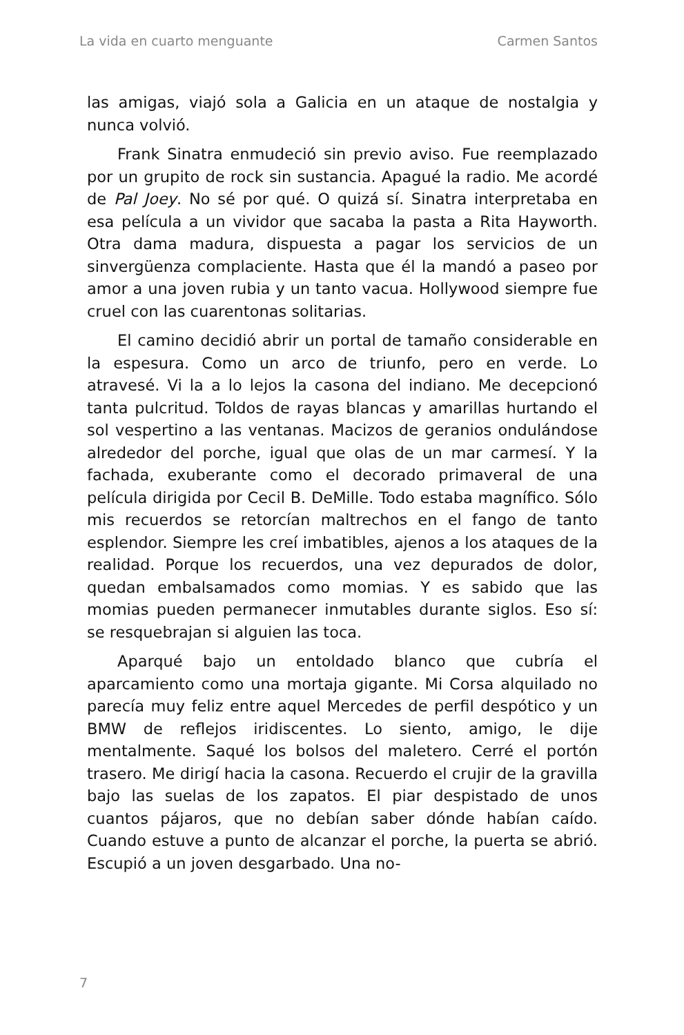La vida en cuarto menguante Carmen Santos
las amigas, viajó sola a Galicia en un ataque de nostalgia y nunca volvió.
Frank Sinatra enmudeció sin previo aviso. Fue reemplazado por un grupito de rock sin sustancia. Apagué la radio. Me acordé de Pal Joey. No sé por qué. O quizá sí. Sinatra interpretaba en esa película a un vividor que sacaba la pasta a Rita Hayworth. Otra dama madura, dispuesta a pagar los servicios de un sinvergüenza complaciente. Hasta que él la mandó a paseo por amor a una joven rubia y un tanto vacua. Hollywood siempre fue cruel con las cuarentonas solitarias.
El camino decidió abrir un portal de tamaño considerable en la espesura. Como un arco de triunfo, pero en verde. Lo atravesé. Vi la a lo lejos la casona del indiano. Me decepcionó tanta pulcritud. Toldos de rayas blancas y amarillas hurtando el sol vespertino a las ventanas. Macizos de geranios ondulándose alrededor del porche, igual que olas de un mar carmesí. Y la fachada, exuberante como el decorado primaveral de una película dirigida por Cecil B. DeMille. Todo estaba magnífico. Sólo mis recuerdos se retorcían maltrechos en el fango de tanto esplendor. Siempre les creí imbatibles, ajenos a los ataques de la realidad. Porque los recuerdos, una vez depurados de dolor, quedan embalsamados como momias. Y es sabido que las momias pueden permanecer inmutables durante siglos. Eso sí: se resquebrajan si alguien las toca.
Aparqué bajo un entoldado blanco que cubría el aparcamiento como una mortaja gigante. Mi Corsa alquilado no parecía muy feliz entre aquel Mercedes de perfil despótico y un BMW de reflejos iridiscentes. Lo siento, amigo, le dije mentalmente. Saqué los bolsos del maletero. Cerré el portón trasero. Me dirigí hacia la casona. Recuerdo el crujir de la gravilla bajo las suelas de los zapatos. El piar despistado de unos cuantos pájaros, que no debían saber dónde habían caído. Cuando estuve a punto de alcanzar el porche, la puerta se abrió. Escupió a un joven desgarbado. Una no-
7